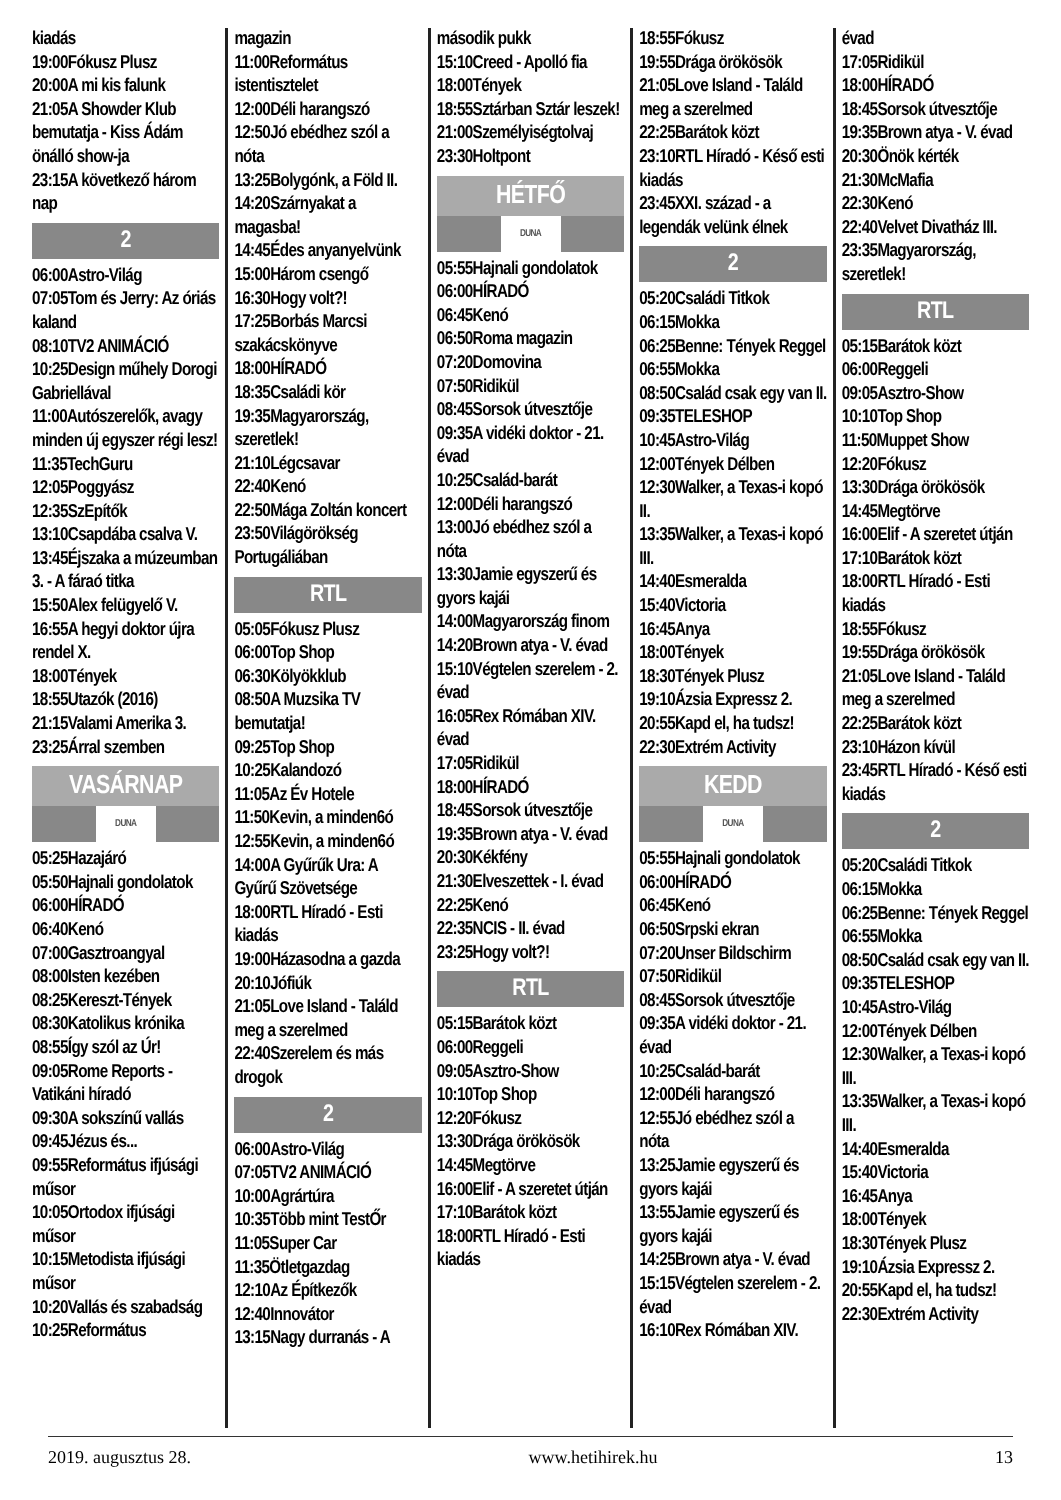kiadás
19:00Fókusz Plusz
20:00A mi kis falunk
21:05A Showder Klub bemutatja - Kiss Ádám önálló show-ja
23:15A következő három nap
2
06:00Astro-Világ
07:05Tom és Jerry: Az óriás kaland
08:10TV2 ANIMÁCIÓ
10:25Design műhely Dorogi Gabriellával
11:00Autószerelők, avagy minden új egyszer régi lesz!
11:35TechGuru
12:05Poggyász
12:35SzEpítők
13:10Csapdába csalva V.
13:45Éjszaka a múzeumban 3. - A fáraó titka
15:50Alex felügyelő V.
16:55A hegyi doktor újra rendel X.
18:00Tények
18:55Utazók (2016)
21:15Valami Amerika 3.
23:25Árral szemben
VASÁRNAP
DUNA
05:25Hazajáró
05:50Hajnali gondolatok
06:00HÍRADÓ
06:40Kenó
07:00Gasztroangyal
08:00Isten kezében
08:25Kereszt-Tények
08:30Katolikus krónika
08:55Így szól az Úr!
09:05Rome Reports - Vatikáni híradó
09:30A sokszínű vallás
09:45Jézus és...
09:55Református ifjúsági műsor
10:05Ortodox ifjúsági műsor
10:15Metodista ifjúsági műsor
10:20Vallás és szabadság
10:25Református
magazin
11:00Református istentisztelet
12:00Déli harangszó
12:50Jó ebédhez szól a nóta
13:25Bolygónk, a Föld II.
14:20Szárnyakat a magasba!
14:45Édes anyanyelvünk
15:00Három csengő
16:30Hogy volt?!
17:25Borbás Marcsi szakácskönyve
18:00HÍRADÓ
18:35Családi kör
19:35Magyarország, szeretlek!
21:10Légcsavar
22:40Kenó
22:50Mága Zoltán koncert
23:50Világörökség Portugáliában
RTL
05:05Fókusz Plusz
06:00Top Shop
06:30Kölyökklub
08:50A Muzsika TV bemutatja!
09:25Top Shop
10:25Kalandozó
11:05Az Év Hotele
11:50Kevin, a minden6ó
12:55Kevin, a minden6ó
14:00A Gyűrűk Ura: A Gyűrű Szövetsége
18:00RTL Híradó - Esti kiadás
19:00Házasodna a gazda
20:10Jófiúk
21:05Love Island - Találd meg a szerelmed
22:40Szerelem és más drogok
2
06:00Astro-Világ
07:05TV2 ANIMÁCIÓ
10:00Agrártúra
10:35Több mint TestŐr
11:05Super Car
11:35Ötletgazdag
12:10Az Építkezők
12:40Innovátor
13:15Nagy durranás - A
második pukk
15:10Creed - Apolló fia
18:00Tények
18:55Sztárban Sztár leszek!
21:00Személyiségtolvaj
23:30Holtpont
HÉTFŐ
DUNA
05:55Hajnali gondolatok
06:00HÍRADÓ
06:45Kenó
06:50Roma magazin
07:20Domovina
07:50Ridikül
08:45Sorsok útvesztője
09:35A vidéki doktor - 21. évad
10:25Család-barát
12:00Déli harangszó
13:00Jó ebédhez szól a nóta
13:30Jamie egyszerű és gyors kajái
14:00Magyarország finom
14:20Brown atya - V. évad
15:10Végtelen szerelem - 2. évad
16:05Rex Rómában XIV. évad
17:05Ridikül
18:00HÍRADÓ
18:45Sorsok útvesztője
19:35Brown atya - V. évad
20:30Kékfény
21:30Elveszettek - I. évad
22:25Kenó
22:35NCIS - II. évad
23:25Hogy volt?!
RTL
05:15Barátok közt
06:00Reggeli
09:05Asztro-Show
10:10Top Shop
12:20Fókusz
13:30Drága örökösök
14:45Megtörve
16:00Elif - A szeretet útján
17:10Barátok közt
18:00RTL Híradó - Esti kiadás
18:55Fókusz
19:55Drága örökösök
21:05Love Island - Találd meg a szerelmed
22:25Barátok közt
23:10RTL Híradó - Késő esti kiadás
23:45XXI. század - a legendák velünk élnek
2
05:20Családi Titkok
06:15Mokka
06:25Benne: Tények Reggel
06:55Mokka
08:50Család csak egy van II.
09:35TELESHOP
10:45Astro-Világ
12:00Tények Délben
12:30Walker, a Texas-i kopó II.
13:35Walker, a Texas-i kopó III.
14:40Esmeralda
15:40Victoria
16:45Anya
18:00Tények
18:30Tények Plusz
19:10Ázsia Expressz 2.
20:55Kapd el, ha tudsz!
22:30Extrém Activity
KEDD
DUNA
05:55Hajnali gondolatok
06:00HÍRADÓ
06:45Kenó
06:50Srpski ekran
07:20Unser Bildschirm
07:50Ridikül
08:45Sorsok útvesztője
09:35A vidéki doktor - 21. évad
10:25Család-barát
12:00Déli harangszó
12:55Jó ebédhez szól a nóta
13:25Jamie egyszerű és gyors kajái
13:55Jamie egyszerű és gyors kajái
14:25Brown atya - V. évad
15:15Végtelen szerelem - 2. évad
16:10Rex Rómában XIV.
évad
17:05Ridikül
18:00HÍRADÓ
18:45Sorsok útvesztője
19:35Brown atya - V. évad
20:30Önök kérték
21:30McMafia
22:30Kenó
22:40Velvet Divatház III.
23:35Magyarország, szeretlek!
RTL
05:15Barátok közt
06:00Reggeli
09:05Asztro-Show
10:10Top Shop
11:50Muppet Show
12:20Fókusz
13:30Drága örökösök
14:45Megtörve
16:00Elif - A szeretet útján
17:10Barátok közt
18:00RTL Híradó - Esti kiadás
18:55Fókusz
19:55Drága örökösök
21:05Love Island - Találd meg a szerelmed
22:25Barátok közt
23:10Házon kívül
23:45RTL Híradó - Késő esti kiadás
2
05:20Családi Titkok
06:15Mokka
06:25Benne: Tények Reggel
06:55Mokka
08:50Család csak egy van II.
09:35TELESHOP
10:45Astro-Világ
12:00Tények Délben
12:30Walker, a Texas-i kopó III.
13:35Walker, a Texas-i kopó III.
14:40Esmeralda
15:40Victoria
16:45Anya
18:00Tények
18:30Tények Plusz
19:10Ázsia Expressz 2.
20:55Kapd el, ha tudsz!
22:30Extrém Activity
2019. augusztus 28. www.hetihirek.hu 13